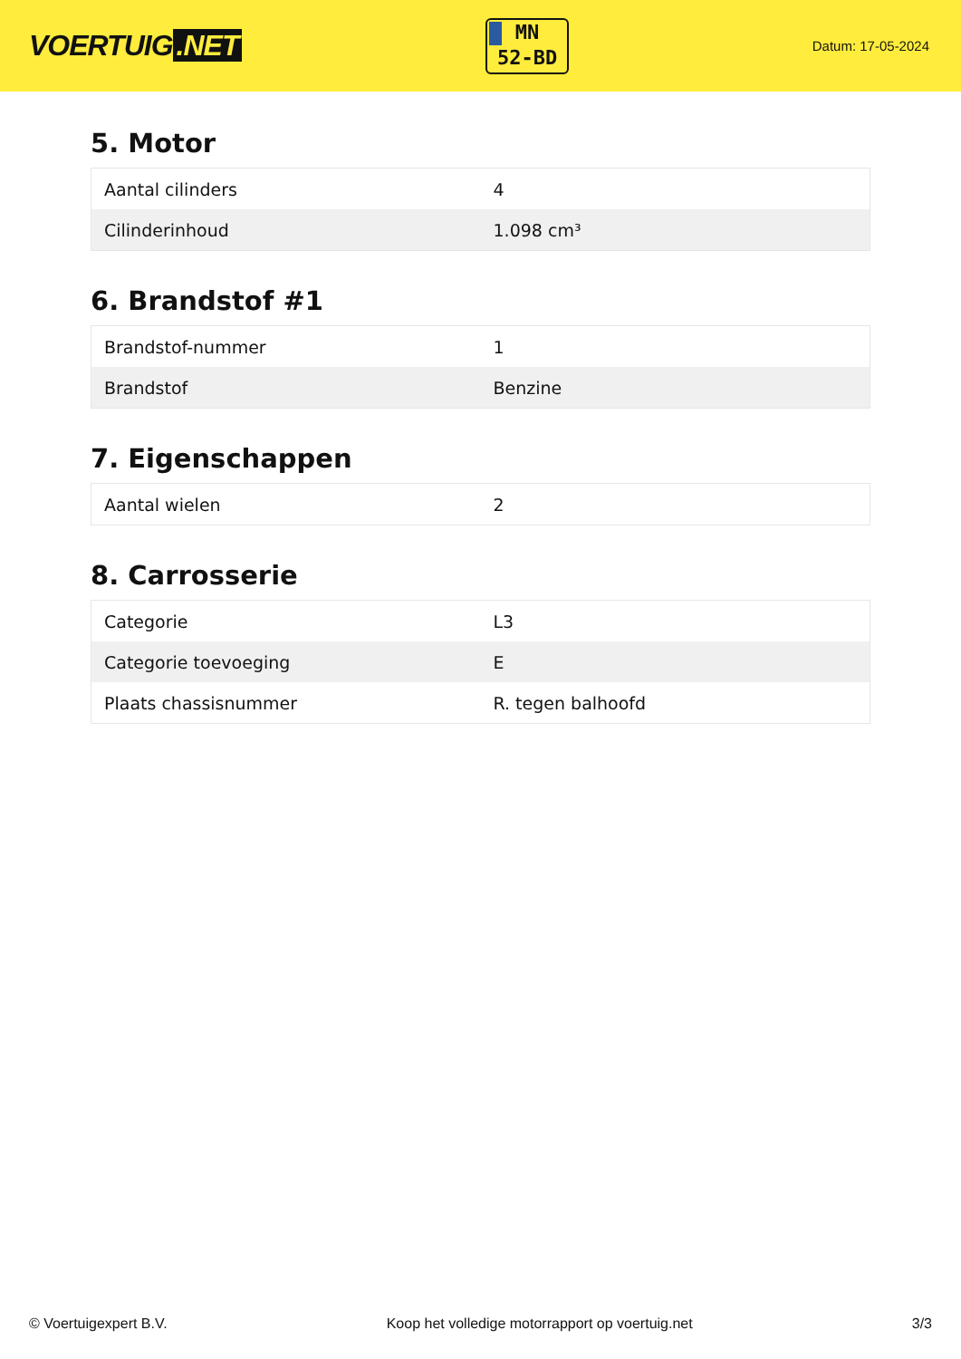VOERTUIG.NET
MN
52-BD
Datum: 17-05-2024
5. Motor
| Aantal cilinders | 4 |
| Cilinderinhoud | 1.098 cm³ |
6. Brandstof #1
| Brandstof-nummer | 1 |
| Brandstof | Benzine |
7. Eigenschappen
| Aantal wielen | 2 |
8. Carrosserie
| Categorie | L3 |
| Categorie toevoeging | E |
| Plaats chassisnummer | R. tegen balhoofd |
© Voertuigexpert B.V. Koop het volledige motorrapport op voertuig.net 3/3